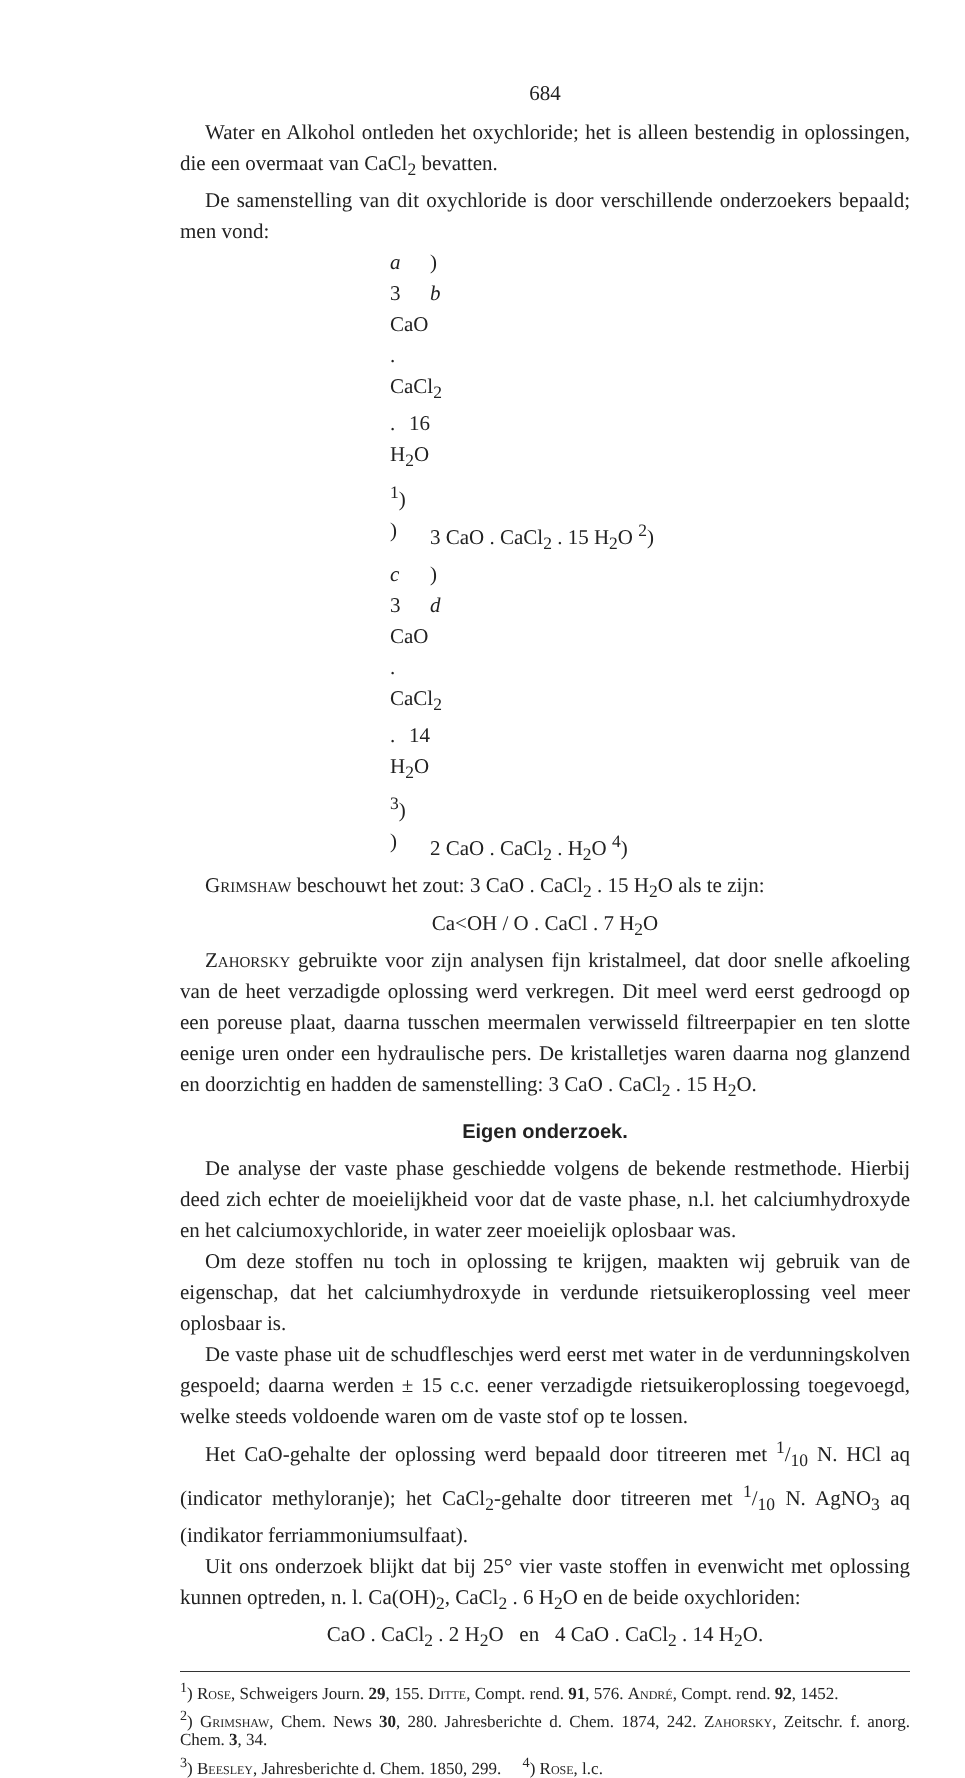684
Water en Alkohol ontleden het oxychloride; het is alleen bestendig in oplossingen, die een overmaat van CaCl<sub>2</sub> bevatten.
De samenstelling van dit oxychloride is door verschillende onderzoekers bepaald; men vond:
a) 3 CaO . CaCl<sub>2</sub> . 16 H<sub>2</sub>O <sup>1</sup>) b) 3 CaO . CaCl<sub>2</sub> . 15 H<sub>2</sub>O <sup>2</sup>) c) 3 CaO . CaCl<sub>2</sub> . 14 H<sub>2</sub>O <sup>3</sup>) d) 2 CaO . CaCl<sub>2</sub> . H<sub>2</sub>O <sup>4</sup>)
Grimshaw beschouwt het zout: 3 CaO . CaCl<sub>2</sub> . 15 H<sub>2</sub>O als te zijn:
Ca<OH / O . CaCl . 7 H<sub>2</sub>O
Zahorsky gebruikte voor zijn analysen fijn kristalmeel, dat door snelle afkoeling van de heet verzadigde oplossing werd verkregen. Dit meel werd eerst gedroogd op een poreuse plaat, daarna tusschen meermalen verwisseld filtreerpapier en ten slotte eenige uren onder een hydraulische pers. De kristalletjes waren daarna nog glanzend en doorzichtig en hadden de samenstelling: 3 CaO . CaCl<sub>2</sub> . 15 H<sub>2</sub>O.
Eigen onderzoek.
De analyse der vaste phase geschiedde volgens de bekende restmethode. Hierbij deed zich echter de moeielijkheid voor dat de vaste phase, n.l. het calciumhydroxyde en het calciumoxychloride, in water zeer moeielijk oplosbaar was.
Om deze stoffen nu toch in oplossing te krijgen, maakten wij gebruik van de eigenschap, dat het calciumhydroxyde in verdunde rietsuikeroplossing veel meer oplosbaar is.
De vaste phase uit de schudfleschjes werd eerst met water in de verdunningskolven gespoeld; daarna werden ± 15 c.c. eener verzadigde rietsuikeroplossing toegevoegd, welke steeds voldoende waren om de vaste stof op te lossen.
Het CaO-gehalte der oplossing werd bepaald door titreeren met 1/10 N. HCl aq (indicator methyloranje); het CaCl<sub>2</sub>-gehalte door titreeren met 1/10 N. AgNO<sub>3</sub> aq (indikator ferriammoniumsulfaat).
Uit ons onderzoek blijkt dat bij 25° vier vaste stoffen in evenwicht met oplossing kunnen optreden, n. l. Ca(OH)<sub>2</sub>, CaCl<sub>2</sub> . 6 H<sub>2</sub>O en de beide oxychloriden:
CaO . CaCl<sub>2</sub> . 2 H<sub>2</sub>O en 4 CaO . CaCl<sub>2</sub> . 14 H<sub>2</sub>O.
<sup>1</sup>) Rose, Schweigers Journ. 29, 155. Ditte, Compt. rend. 91, 576. André, Compt. rend. 92, 1452.
<sup>2</sup>) Grimshaw, Chem. News 30, 280. Jahresberichte d. Chem. 1874, 242. Zahorsky, Zeitschr. f. anorg. Chem. 3, 34.
<sup>3</sup>) Beesley, Jahresberichte d. Chem. 1850, 299. <sup>4</sup>) Rose, l.c.